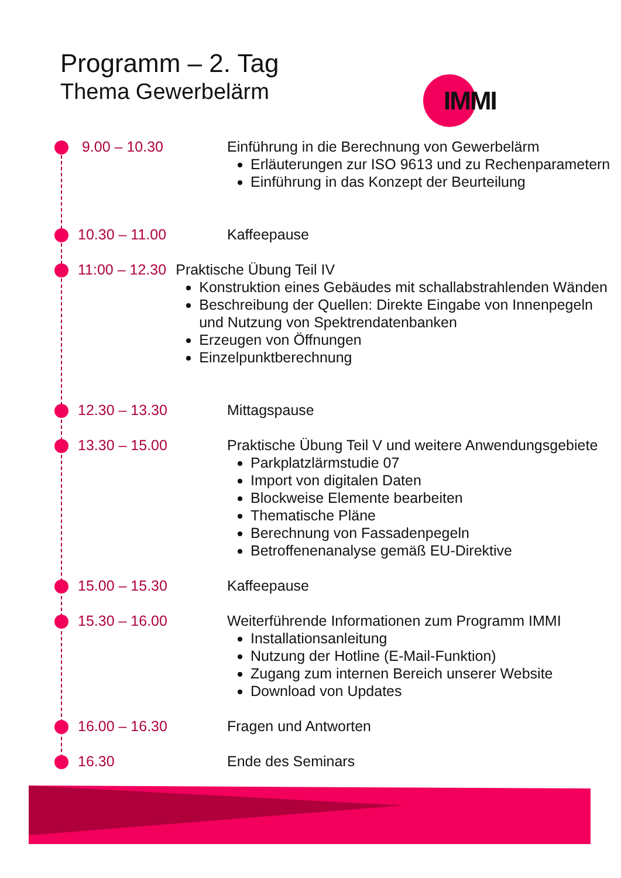Programm – 2. Tag
Thema Gewerbelärm
IMMI
9.00 – 10.30 Einführung in die Berechnung von Gewerbelärm
Erläuterungen zur ISO 9613 und zu Rechenparametern
Einführung in das Konzept der Beurteilung
10.30 – 11.00 Kaffeepause
11:00 – 12.30 Praktische Übung Teil IV
Konstruktion eines Gebäudes mit schallabstrahlenden Wänden
Beschreibung der Quellen: Direkte Eingabe von Innenpegeln und Nutzung von Spektrendatenbanken
Erzeugen von Öffnungen
Einzelpunktberechnung
12.30 – 13.30 Mittagspause
13.30 – 15.00 Praktische Übung Teil V und weitere Anwendungsgebiete
Parkplatzlärmstudie 07
Import von digitalen Daten
Blockweise Elemente bearbeiten
Thematische Pläne
Berechnung von Fassadenpegeln
Betroffenenanalyse gemäß EU-Direktive
15.00 – 15.30 Kaffeepause
15.30 – 16.00 Weiterführende Informationen zum Programm IMMI
Installationsanleitung
Nutzung der Hotline (E-Mail-Funktion)
Zugang zum internen Bereich unserer Website
Download von Updates
16.00 – 16.30 Fragen und Antworten
16.30 Ende des Seminars